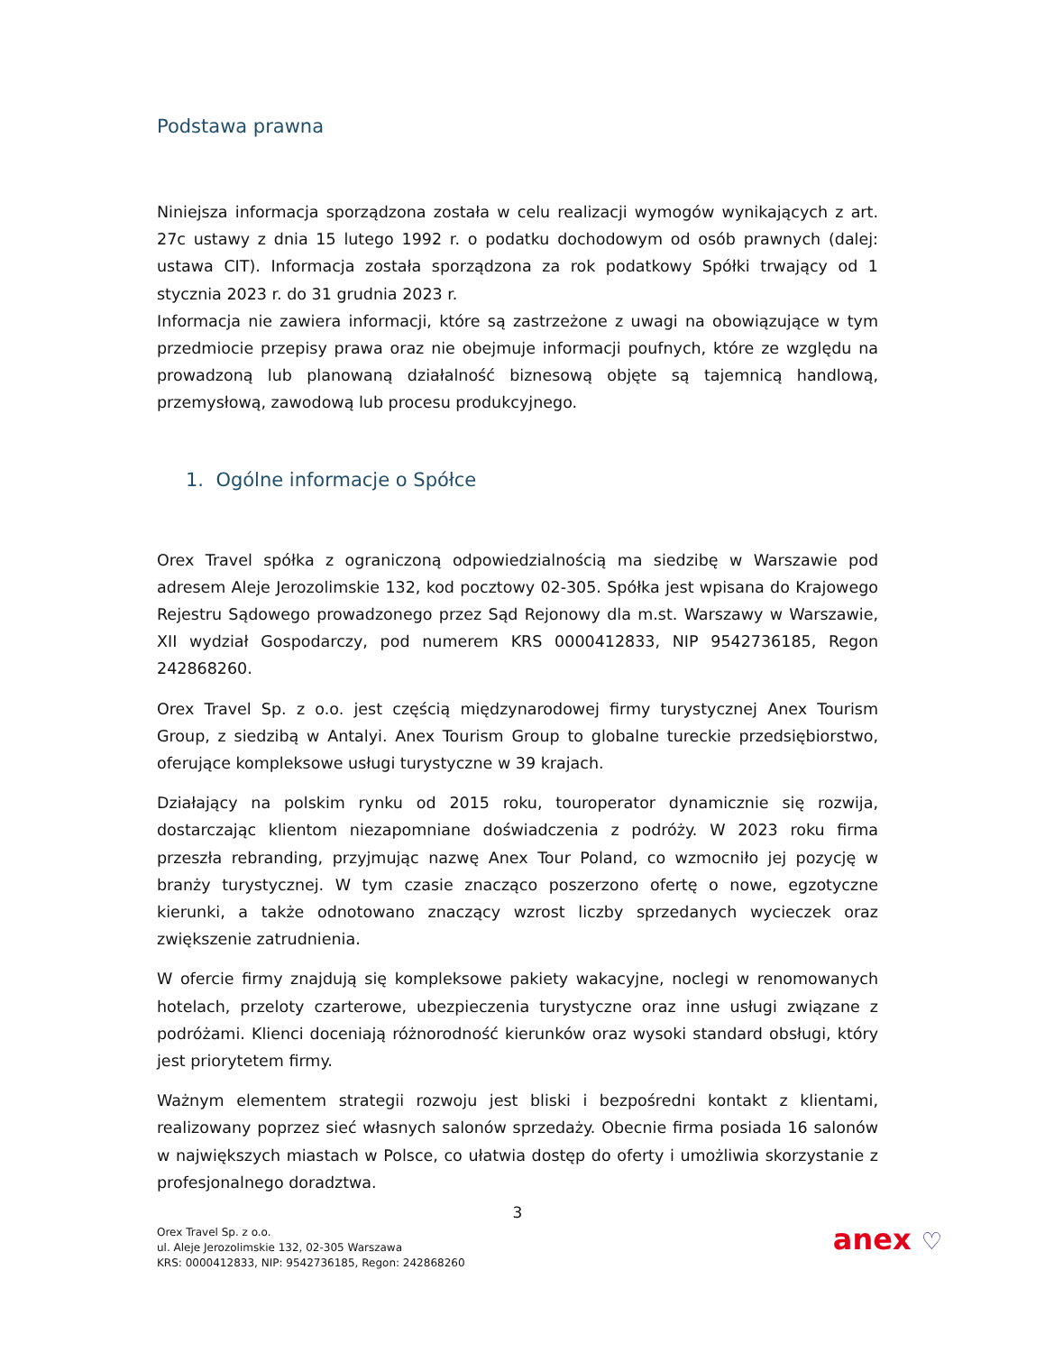Podstawa prawna
Niniejsza informacja sporządzona została w celu realizacji wymogów wynikających z art. 27c ustawy z dnia 15 lutego 1992 r. o podatku dochodowym od osób prawnych (dalej: ustawa CIT). Informacja została sporządzona za rok podatkowy Spółki trwający od 1 stycznia 2023 r. do 31 grudnia 2023 r.
Informacja nie zawiera informacji, które są zastrzeżone z uwagi na obowiązujące w tym przedmiocie przepisy prawa oraz nie obejmuje informacji poufnych, które ze względu na prowadzoną lub planowaną działalność biznesową objęte są tajemnicą handlową, przemysłową, zawodową lub procesu produkcyjnego.
1. Ogólne informacje o Spółce
Orex Travel spółka z ograniczoną odpowiedzialnością ma siedzibę w Warszawie pod adresem Aleje Jerozolimskie 132, kod pocztowy 02-305. Spółka jest wpisana do Krajowego Rejestru Sądowego prowadzonego przez Sąd Rejonowy dla m.st. Warszawy w Warszawie, XII wydział Gospodarczy, pod numerem KRS 0000412833, NIP 9542736185, Regon 242868260.
Orex Travel Sp. z o.o. jest częścią międzynarodowej firmy turystycznej Anex Tourism Group, z siedzibą w Antalyi. Anex Tourism Group to globalne tureckie przedsiębiorstwo, oferujące kompleksowe usługi turystyczne w 39 krajach.
Działający na polskim rynku od 2015 roku, touroperator dynamicznie się rozwija, dostarczając klientom niezapomniane doświadczenia z podróży. W 2023 roku firma przeszła rebranding, przyjmując nazwę Anex Tour Poland, co wzmocniło jej pozycję w branży turystycznej. W tym czasie znacząco poszerzono ofertę o nowe, egzotyczne kierunki, a także odnotowano znaczący wzrost liczby sprzedanych wycieczek oraz zwiększenie zatrudnienia.
W ofercie firmy znajdują się kompleksowe pakiety wakacyjne, noclegi w renomowanych hotelach, przeloty czarterowe, ubezpieczenia turystyczne oraz inne usługi związane z podróżami. Klienci doceniają różnorodność kierunków oraz wysoki standard obsługi, który jest priorytetem firmy.
Ważnym elementem strategii rozwoju jest bliski i bezpośredni kontakt z klientami, realizowany poprzez sieć własnych salonów sprzedaży. Obecnie firma posiada 16 salonów w największych miastach w Polsce, co ułatwia dostęp do oferty i umożliwia skorzystanie z profesjonalnego doradztwa.
3
Orex Travel Sp. z o.o.
ul. Aleje Jerozolimskie 132, 02-305 Warszawa
KRS: 0000412833, NIP: 9542736185, Regon: 242868260
anex ♡